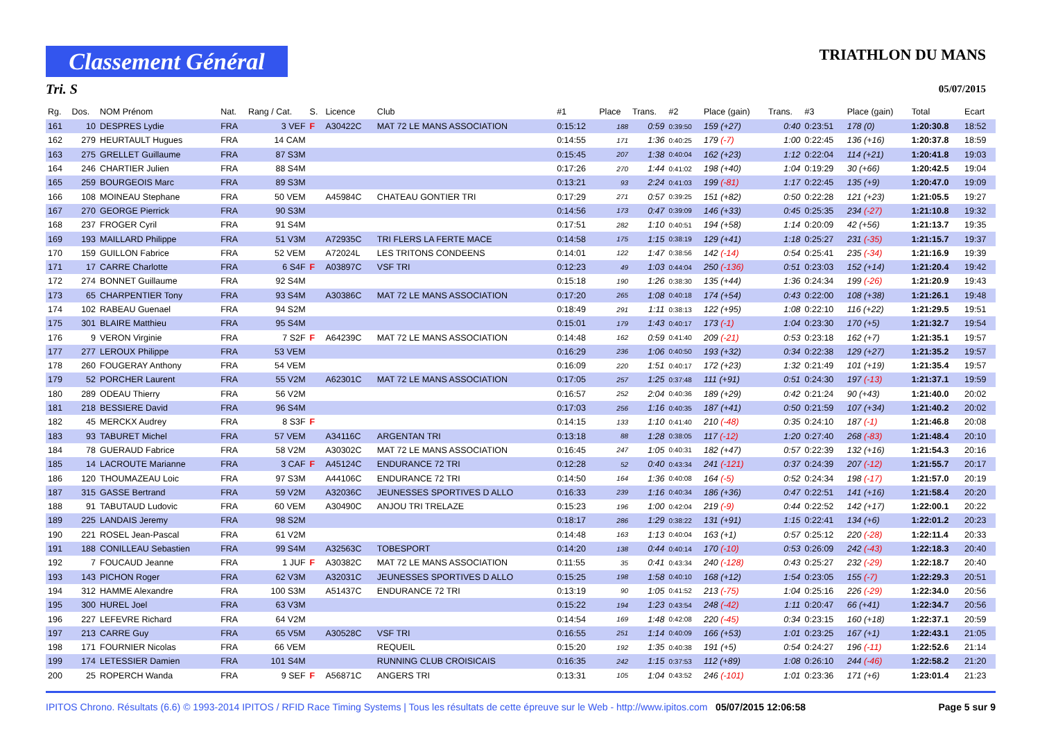Classement Général
TRIATHLON DU MANS
Tri. S 05/07/2015
| Rg. | Dos. | NOM Prénom | Nat. | Rang / Cat. | S. | Licence | Club | #1 | Place | Trans. | #2 | Place (gain) | Trans. | #3 | Place (gain) | Total | Ecart |
| --- | --- | --- | --- | --- | --- | --- | --- | --- | --- | --- | --- | --- | --- | --- | --- | --- | --- |
| 161 | 10 | DESPRES Lydie | FRA | 3 VEF | F | A30422C | MAT 72 LE MANS ASSOCIATION | 0:15:12 | 188 | 0:59 | 0:39:50 | 159 (+27) | 0:40 | 0:23:51 | 178 (0) | 1:20:30.8 | 18:52 |
| 162 | 279 | HEURTAULT Hugues | FRA | 14 CAM | | | | 0:14:55 | 171 | 1:36 | 0:40:25 | 179 (-7) | 1:00 | 0:22:45 | 136 (+16) | 1:20:37.8 | 18:59 |
| 163 | 275 | GRELLET Guillaume | FRA | 87 S3M | | | | 0:15:45 | 207 | 1:38 | 0:40:04 | 162 (+23) | 1:12 | 0:22:04 | 114 (+21) | 1:20:41.8 | 19:03 |
| 164 | 246 | CHARTIER Julien | FRA | 88 S4M | | | | 0:17:26 | 270 | 1:44 | 0:41:02 | 198 (+40) | 1:04 | 0:19:29 | 30 (+66) | 1:20:42.5 | 19:04 |
| 165 | 259 | BOURGEOIS Marc | FRA | 89 S3M | | | | 0:13:21 | 93 | 2:24 | 0:41:03 | 199 (-81) | 1:17 | 0:22:45 | 135 (+9) | 1:20:47.0 | 19:09 |
| 166 | 108 | MOINEAU Stephane | FRA | 50 VEM | | A45984C | CHATEAU GONTIER TRI | 0:17:29 | 271 | 0:57 | 0:39:25 | 151 (+82) | 0:50 | 0:22:28 | 121 (+23) | 1:21:05.5 | 19:27 |
| 167 | 270 | GEORGE Pierrick | FRA | 90 S3M | | | | 0:14:56 | 173 | 0:47 | 0:39:09 | 146 (+33) | 0:45 | 0:25:35 | 234 (-27) | 1:21:10.8 | 19:32 |
| 168 | 237 | FROGER Cyril | FRA | 91 S4M | | | | 0:17:51 | 282 | 1:10 | 0:40:51 | 194 (+58) | 1:14 | 0:20:09 | 42 (+56) | 1:21:13.7 | 19:35 |
| 169 | 193 | MAILLARD Philippe | FRA | 51 V3M | | A72935C | TRI FLERS LA FERTE MACE | 0:14:58 | 175 | 1:15 | 0:38:19 | 129 (+41) | 1:18 | 0:25:27 | 231 (-35) | 1:21:15.7 | 19:37 |
| 170 | 159 | GUILLON Fabrice | FRA | 52 VEM | | A72024L | LES TRITONS CONDEENS | 0:14:01 | 122 | 1:47 | 0:38:56 | 142 (-14) | 0:54 | 0:25:41 | 235 (-34) | 1:21:16.9 | 19:39 |
| 171 | 17 | CARRE Charlotte | FRA | 6 S4F | F | A03897C | VSF TRI | 0:12:23 | 49 | 1:03 | 0:44:04 | 250 (-136) | 0:51 | 0:23:03 | 152 (+14) | 1:21:20.4 | 19:42 |
| 172 | 274 | BONNET Guillaume | FRA | 92 S4M | | | | 0:15:18 | 190 | 1:26 | 0:38:30 | 135 (+44) | 1:36 | 0:24:34 | 199 (-26) | 1:21:20.9 | 19:43 |
| 173 | 65 | CHARPENTIER Tony | FRA | 93 S4M | | A30386C | MAT 72 LE MANS ASSOCIATION | 0:17:20 | 265 | 1:08 | 0:40:18 | 174 (+54) | 0:43 | 0:22:00 | 108 (+38) | 1:21:26.1 | 19:48 |
| 174 | 102 | RABEAU Guenael | FRA | 94 S2M | | | | 0:18:49 | 291 | 1:11 | 0:38:13 | 122 (+95) | 1:08 | 0:22:10 | 116 (+22) | 1:21:29.5 | 19:51 |
| 175 | 301 | BLAIRE Matthieu | FRA | 95 S4M | | | | 0:15:01 | 179 | 1:43 | 0:40:17 | 173 (-1) | 1:04 | 0:23:30 | 170 (+5) | 1:21:32.7 | 19:54 |
| 176 | 9 | VERON Virginie | FRA | 7 S2F | F | A64239C | MAT 72 LE MANS ASSOCIATION | 0:14:48 | 162 | 0:59 | 0:41:40 | 209 (-21) | 0:53 | 0:23:18 | 162 (+7) | 1:21:35.1 | 19:57 |
| 177 | 277 | LEROUX Philippe | FRA | 53 VEM | | | | 0:16:29 | 236 | 1:06 | 0:40:50 | 193 (+32) | 0:34 | 0:22:38 | 129 (+27) | 1:21:35.2 | 19:57 |
| 178 | 260 | FOUGERAY Anthony | FRA | 54 VEM | | | | 0:16:09 | 220 | 1:51 | 0:40:17 | 172 (+23) | 1:32 | 0:21:49 | 101 (+19) | 1:21:35.4 | 19:57 |
| 179 | 52 | PORCHER Laurent | FRA | 55 V2M | | A62301C | MAT 72 LE MANS ASSOCIATION | 0:17:05 | 257 | 1:25 | 0:37:48 | 111 (+91) | 0:51 | 0:24:30 | 197 (-13) | 1:21:37.1 | 19:59 |
| 180 | 289 | ODEAU Thierry | FRA | 56 V2M | | | | 0:16:57 | 252 | 2:04 | 0:40:36 | 189 (+29) | 0:42 | 0:21:24 | 90 (+43) | 1:21:40.0 | 20:02 |
| 181 | 218 | BESSIERE David | FRA | 96 S4M | | | | 0:17:03 | 256 | 1:16 | 0:40:35 | 187 (+41) | 0:50 | 0:21:59 | 107 (+34) | 1:21:40.2 | 20:02 |
| 182 | 45 | MERCKX Audrey | FRA | 8 S3F | F | | | 0:14:15 | 133 | 1:10 | 0:41:40 | 210 (-48) | 0:35 | 0:24:10 | 187 (-1) | 1:21:46.8 | 20:08 |
| 183 | 93 | TABURET Michel | FRA | 57 VEM | | A34116C | ARGENTAN TRI | 0:13:18 | 88 | 1:28 | 0:38:05 | 117 (-12) | 1:20 | 0:27:40 | 268 (-83) | 1:21:48.4 | 20:10 |
| 184 | 78 | GUERAUD Fabrice | FRA | 58 V2M | | A30302C | MAT 72 LE MANS ASSOCIATION | 0:16:45 | 247 | 1:05 | 0:40:31 | 182 (+47) | 0:57 | 0:22:39 | 132 (+16) | 1:21:54.3 | 20:16 |
| 185 | 14 | LACROUTE Marianne | FRA | 3 CAF | F | A45124C | ENDURANCE 72 TRI | 0:12:28 | 52 | 0:40 | 0:43:34 | 241 (-121) | 0:37 | 0:24:39 | 207 (-12) | 1:21:55.7 | 20:17 |
| 186 | 120 | THOUMAZEAU Loic | FRA | 97 S3M | | A44106C | ENDURANCE 72 TRI | 0:14:50 | 164 | 1:36 | 0:40:08 | 164 (-5) | 0:52 | 0:24:34 | 198 (-17) | 1:21:57.0 | 20:19 |
| 187 | 315 | GASSE Bertrand | FRA | 59 V2M | | A32036C | JEUNESSES SPORTIVES D ALLO | 0:16:33 | 239 | 1:16 | 0:40:34 | 186 (+36) | 0:47 | 0:22:51 | 141 (+16) | 1:21:58.4 | 20:20 |
| 188 | 91 | TABUTAUD Ludovic | FRA | 60 VEM | | A30490C | ANJOU TRI TRELAZE | 0:15:23 | 196 | 1:00 | 0:42:04 | 219 (-9) | 0:44 | 0:22:52 | 142 (+17) | 1:22:00.1 | 20:22 |
| 189 | 225 | LANDAIS Jeremy | FRA | 98 S2M | | | | 0:18:17 | 286 | 1:29 | 0:38:22 | 131 (+91) | 1:15 | 0:22:41 | 134 (+6) | 1:22:01.2 | 20:23 |
| 190 | 221 | ROSEL Jean-Pascal | FRA | 61 V2M | | | | 0:14:48 | 163 | 1:13 | 0:40:04 | 163 (+1) | 0:57 | 0:25:12 | 220 (-28) | 1:22:11.4 | 20:33 |
| 191 | 188 | CONILLEAU Sebastien | FRA | 99 S4M | | A32563C | TOBESPORT | 0:14:20 | 138 | 0:44 | 0:40:14 | 170 (-10) | 0:53 | 0:26:09 | 242 (-43) | 1:22:18.3 | 20:40 |
| 192 | 7 | FOUCAUD Jeanne | FRA | 1 JUF | F | A30382C | MAT 72 LE MANS ASSOCIATION | 0:11:55 | 35 | 0:41 | 0:43:34 | 240 (-128) | 0:43 | 0:25:27 | 232 (-29) | 1:22:18.7 | 20:40 |
| 193 | 143 | PICHON Roger | FRA | 62 V3M | | A32031C | JEUNESSES SPORTIVES D ALLO | 0:15:25 | 198 | 1:58 | 0:40:10 | 168 (+12) | 1:54 | 0:23:05 | 155 (-7) | 1:22:29.3 | 20:51 |
| 194 | 312 | HAMME Alexandre | FRA | 100 S3M | | A51437C | ENDURANCE 72 TRI | 0:13:19 | 90 | 1:05 | 0:41:52 | 213 (-75) | 1:04 | 0:25:16 | 226 (-29) | 1:22:34.0 | 20:56 |
| 195 | 300 | HUREL Joel | FRA | 63 V3M | | | | 0:15:22 | 194 | 1:23 | 0:43:54 | 248 (-42) | 1:11 | 0:20:47 | 66 (+41) | 1:22:34.7 | 20:56 |
| 196 | 227 | LEFEVRE Richard | FRA | 64 V2M | | | | 0:14:54 | 169 | 1:48 | 0:42:08 | 220 (-45) | 0:34 | 0:23:15 | 160 (+18) | 1:22:37.1 | 20:59 |
| 197 | 213 | CARRE Guy | FRA | 65 V5M | | A30528C | VSF TRI | 0:16:55 | 251 | 1:14 | 0:40:09 | 166 (+53) | 1:01 | 0:23:25 | 167 (+1) | 1:22:43.1 | 21:05 |
| 198 | 171 | FOURNIER Nicolas | FRA | 66 VEM | | | REQUEIL | 0:15:20 | 192 | 1:35 | 0:40:38 | 191 (+5) | 0:54 | 0:24:27 | 196 (-11) | 1:22:52.6 | 21:14 |
| 199 | 174 | LETESSIER Damien | FRA | 101 S4M | | | RUNNING CLUB CROISICAIS | 0:16:35 | 242 | 1:15 | 0:37:53 | 112 (+89) | 1:08 | 0:26:10 | 244 (-46) | 1:22:58.2 | 21:20 |
| 200 | 25 | ROPERCH Wanda | FRA | 9 SEF | F | A56871C | ANGERS TRI | 0:13:31 | 105 | 1:04 | 0:43:52 | 246 (-101) | 1:01 | 0:23:36 | 171 (+6) | 1:23:01.4 | 21:23 |
IPITOS Chrono. Résultats (6.6) © 1993-2014 IPITOS / RFID Race Timing Systems | Tous les résultats de cette épreuve sur le Web - http://www.ipitos.com 05/07/2015 12:06:58 Page 5 sur 9